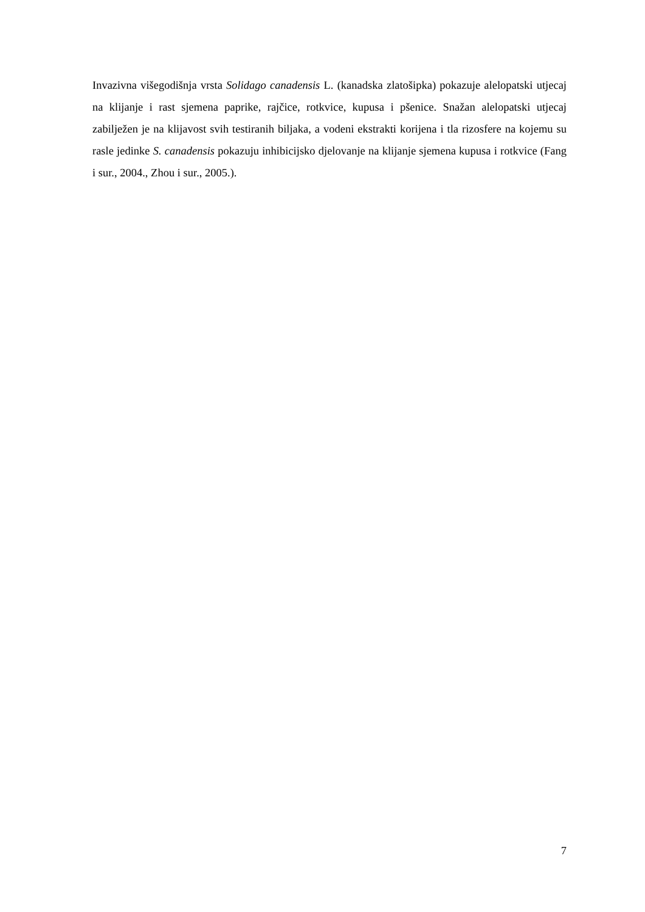Invazivna višegodišnja vrsta Solidago canadensis L. (kanadska zlatošipka) pokazuje alelopatski utjecaj na klijanje i rast sjemena paprike, rajčice, rotkvice, kupusa i pšenice. Snažan alelopatski utjecaj zabilježen je na klijavost svih testiranih biljaka, a vodeni ekstrakti korijena i tla rizosfere na kojemu su rasle jedinke S. canadensis pokazuju inhibicijsko djelovanje na klijanje sjemena kupusa i rotkvice (Fang i sur., 2004., Zhou i sur., 2005.).
7